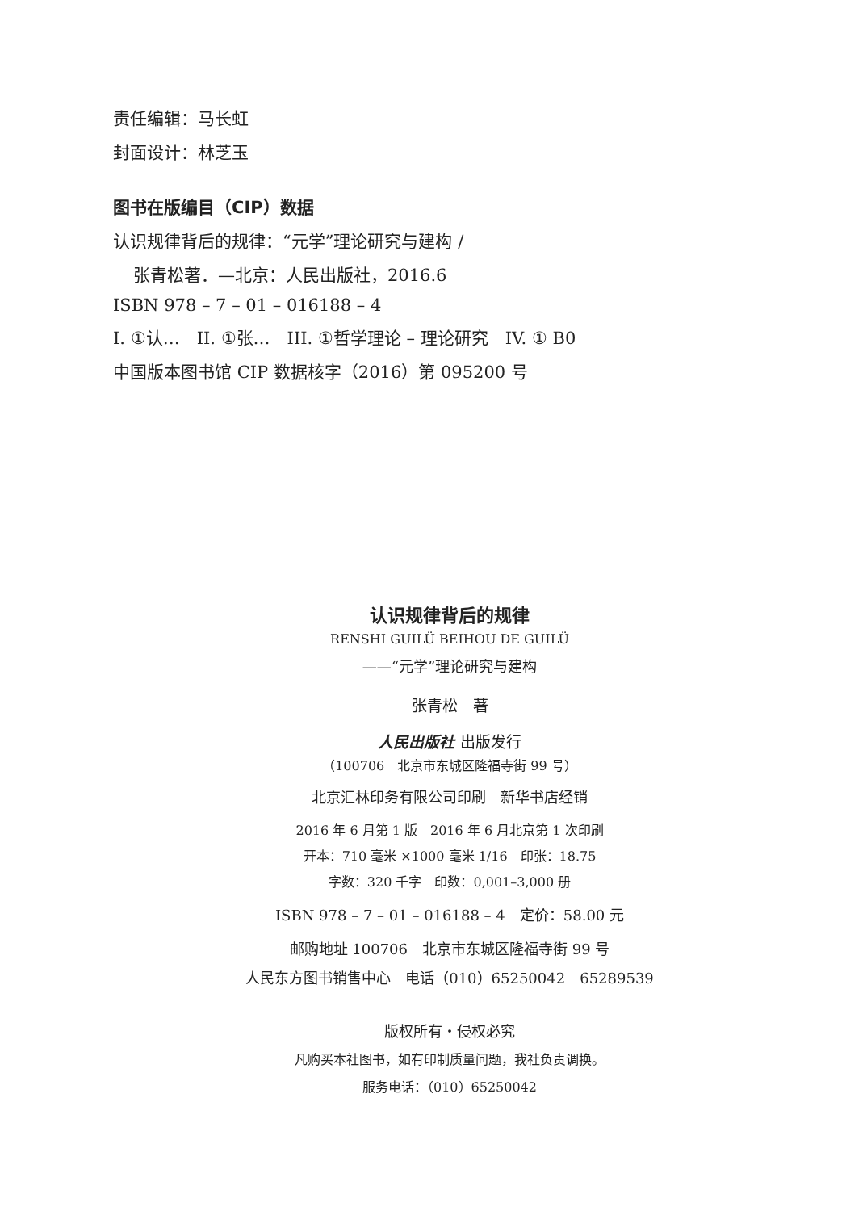责任编辑：马长虹
封面设计：林芝玉
图书在版编目（CIP）数据
认识规律背后的规律：“元学”理论研究与建构 /
张青松著．—北京：人民出版社，2016.6
ISBN 978 – 7 – 01 – 016188 – 4
I. ①认…　II. ①张…　III. ①哲学理论 – 理论研究　IV. ① B0
中国版本图书馆 CIP 数据核字（2016）第 095200 号
认识规律背后的规律
RENSHI GUILÜ BEIHOU DE GUILÜ
——“元学”理论研究与建构
张青松　著
人民出版社 出版发行
（100706　北京市东城区隆福寺街 99 号）
北京汇林印务有限公司印刷　新华书店经销
2016 年 6 月第 1 版　2016 年 6 月北京第 1 次印刷
开本：710 毫米 ×1000 毫米 1/16　印张：18.75
字数：320 千字　印数：0,001–3,000 册
ISBN 978 – 7 – 01 – 016188 – 4　定价：58.00 元
邮购地址 100706　北京市东城区隆福寺街 99 号
人民东方图书销售中心　电话（010）65250042　65289539
版权所有・侵权必究
凡购买本社图书，如有印制质量问题，我社负责调换。
服务电话：（010）65250042